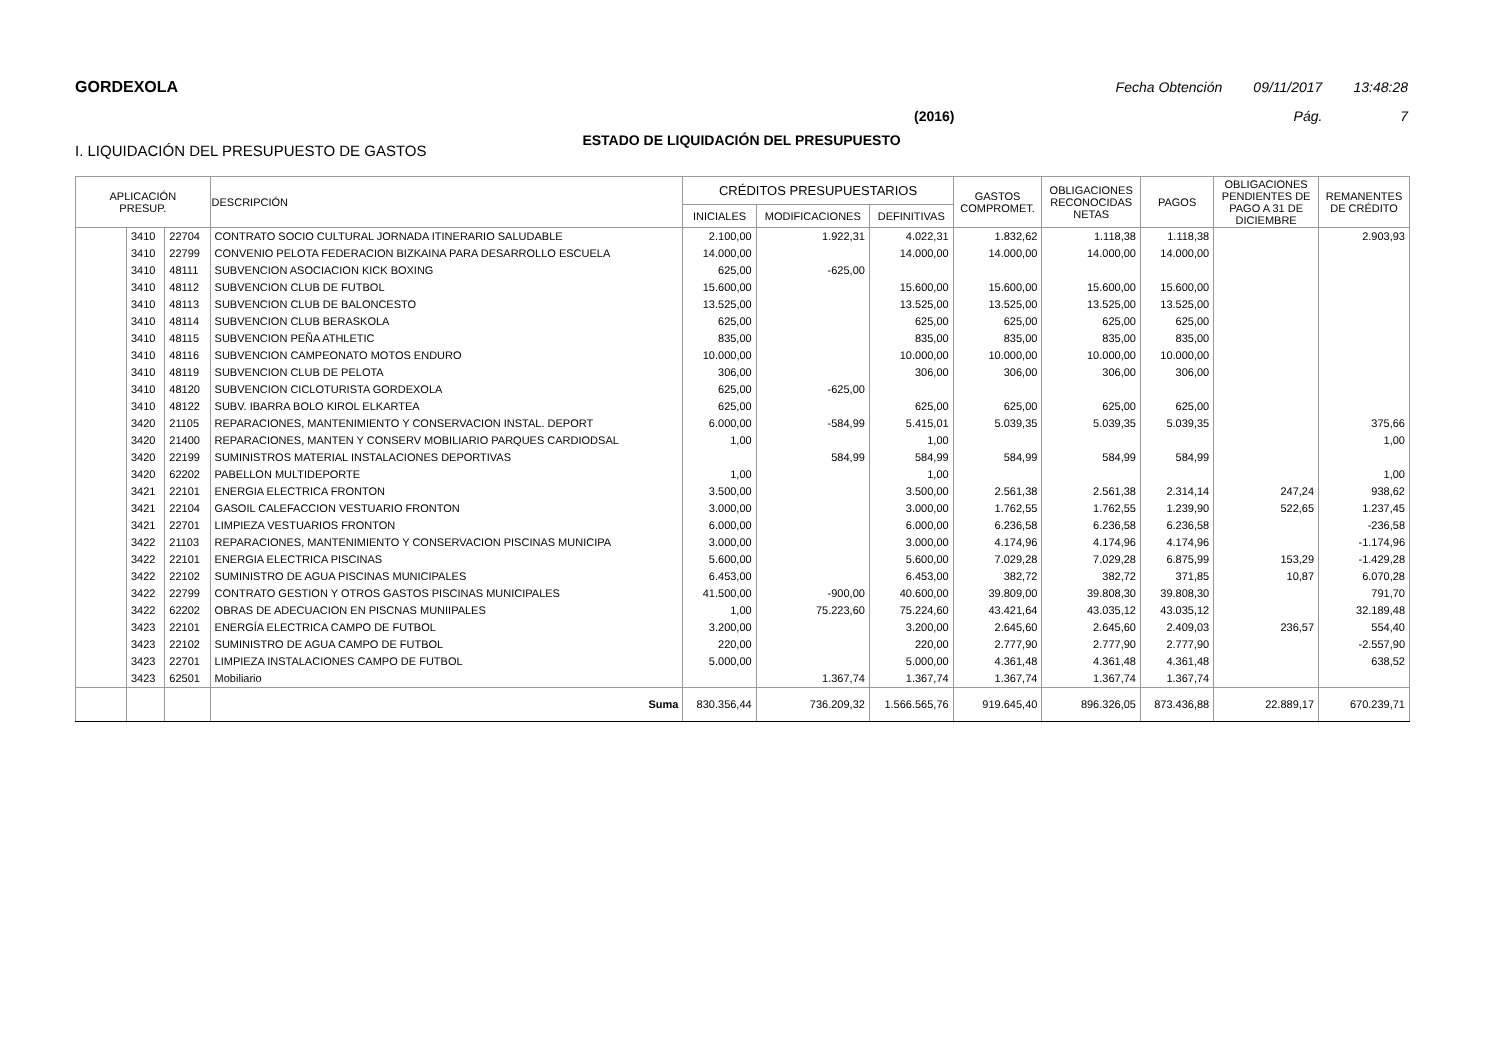GORDEXOLA Fecha Obtención 09/11/2017 13:48:28
(2016) Pág. 7
ESTADO DE LIQUIDACIÓN DEL PRESUPUESTO
I. LIQUIDACIÓN DEL PRESUPUESTO DE GASTOS
| APLICACIÓN PRESUP. | | | DESCRIPCIÓN | CRÉDITOS PRESUPUESTARIOS | | | GASTOS COMPROMET. | OBLIGACIONES RECONOCIDAS NETAS | PAGOS | OBLIGACIONES PENDIENTES DE PAGO A 31 DE DICIEMBRE | REMANENTES DE CRÉDITO |
| --- | --- | --- | --- | --- | --- | --- | --- | --- | --- | --- | --- |
| | | | | INICIALES | MODIFICACIONES | DEFINITIVAS | | | | | |
| | 3410 | 22704 | CONTRATO SOCIO CULTURAL JORNADA ITINERARIO SALUDABLE | 2.100,00 | 1.922,31 | 4.022,31 | 1.832,62 | 1.118,38 | 1.118,38 | | 2.903,93 |
| | 3410 | 22799 | CONVENIO PELOTA FEDERACION BIZKAINA PARA DESARROLLO ESCUELA | 14.000,00 | | 14.000,00 | 14.000,00 | 14.000,00 | 14.000,00 | | |
| | 3410 | 48111 | SUBVENCION ASOCIACION KICK BOXING | 625,00 | -625,00 | | | | | | |
| | 3410 | 48112 | SUBVENCION CLUB DE FUTBOL | 15.600,00 | | 15.600,00 | 15.600,00 | 15.600,00 | 15.600,00 | | |
| | 3410 | 48113 | SUBVENCION CLUB DE BALONCESTO | 13.525,00 | | 13.525,00 | 13.525,00 | 13.525,00 | 13.525,00 | | |
| | 3410 | 48114 | SUBVENCION CLUB BERASKOLA | 625,00 | | 625,00 | 625,00 | 625,00 | 625,00 | | |
| | 3410 | 48115 | SUBVENCION PEÑA ATHLETIC | 835,00 | | 835,00 | 835,00 | 835,00 | 835,00 | | |
| | 3410 | 48116 | SUBVENCION CAMPEONATO MOTOS ENDURO | 10.000,00 | | 10.000,00 | 10.000,00 | 10.000,00 | 10.000,00 | | |
| | 3410 | 48119 | SUBVENCION CLUB DE PELOTA | 306,00 | | 306,00 | 306,00 | 306,00 | 306,00 | | |
| | 3410 | 48120 | SUBVENCION CICLOTURISTA GORDEXOLA | 625,00 | -625,00 | | | | | | |
| | 3410 | 48122 | SUBV. IBARRA BOLO KIROL ELKARTEA | 625,00 | | 625,00 | 625,00 | 625,00 | 625,00 | | |
| | 3420 | 21105 | REPARACIONES, MANTENIMIENTO Y CONSERVACION INSTAL. DEPORT | 6.000,00 | -584,99 | 5.415,01 | 5.039,35 | 5.039,35 | 5.039,35 | | 375,66 |
| | 3420 | 21400 | REPARACIONES, MANTEN Y CONSERV MOBILIARIO PARQUES CARDIODSAL | 1,00 | | 1,00 | | | | | 1,00 |
| | 3420 | 22199 | SUMINISTROS MATERIAL INSTALACIONES DEPORTIVAS | | 584,99 | 584,99 | 584,99 | 584,99 | 584,99 | | |
| | 3420 | 62202 | PABELLON MULTIDEPORTE | 1,00 | | 1,00 | | | | | 1,00 |
| | 3421 | 22101 | ENERGIA ELECTRICA FRONTON | 3.500,00 | | 3.500,00 | 2.561,38 | 2.561,38 | 2.314,14 | 247,24 | 938,62 |
| | 3421 | 22104 | GASOIL CALEFACCION VESTUARIO FRONTON | 3.000,00 | | 3.000,00 | 1.762,55 | 1.762,55 | 1.239,90 | 522,65 | 1.237,45 |
| | 3421 | 22701 | LIMPIEZA VESTUARIOS FRONTON | 6.000,00 | | 6.000,00 | 6.236,58 | 6.236,58 | 6.236,58 | | -236,58 |
| | 3422 | 21103 | REPARACIONES, MANTENIMIENTO Y CONSERVACION PISCINAS MUNICIPA | 3.000,00 | | 3.000,00 | 4.174,96 | 4.174,96 | 4.174,96 | | -1.174,96 |
| | 3422 | 22101 | ENERGIA ELECTRICA PISCINAS | 5.600,00 | | 5.600,00 | 7.029,28 | 7.029,28 | 6.875,99 | 153,29 | -1.429,28 |
| | 3422 | 22102 | SUMINISTRO DE AGUA PISCINAS MUNICIPALES | 6.453,00 | | 6.453,00 | 382,72 | 382,72 | 371,85 | 10,87 | 6.070,28 |
| | 3422 | 22799 | CONTRATO GESTION Y OTROS GASTOS PISCINAS MUNICIPALES | 41.500,00 | -900,00 | 40.600,00 | 39.809,00 | 39.808,30 | 39.808,30 | | 791,70 |
| | 3422 | 62202 | OBRAS DE ADECUACION EN PISCNAS MUNIIPALES | 1,00 | 75.223,60 | 75.224,60 | 43.421,64 | 43.035,12 | 43.035,12 | | 32.189,48 |
| | 3423 | 22101 | ENERGÍA ELECTRICA CAMPO DE FUTBOL | 3.200,00 | | 3.200,00 | 2.645,60 | 2.645,60 | 2.409,03 | 236,57 | 554,40 |
| | 3423 | 22102 | SUMINISTRO DE AGUA CAMPO DE FUTBOL | 220,00 | | 220,00 | 2.777,90 | 2.777,90 | 2.777,90 | | -2.557,90 |
| | 3423 | 22701 | LIMPIEZA INSTALACIONES CAMPO DE FUTBOL | 5.000,00 | | 5.000,00 | 4.361,48 | 4.361,48 | 4.361,48 | | 638,52 |
| | 3423 | 62501 | Mobiliario | | 1.367,74 | 1.367,74 | 1.367,74 | 1.367,74 | 1.367,74 | | |
| | | | Suma | 830.356,44 | 736.209,32 | 1.566.565,76 | 919.645,40 | 896.326,05 | 873.436,88 | 22.889,17 | 670.239,71 |